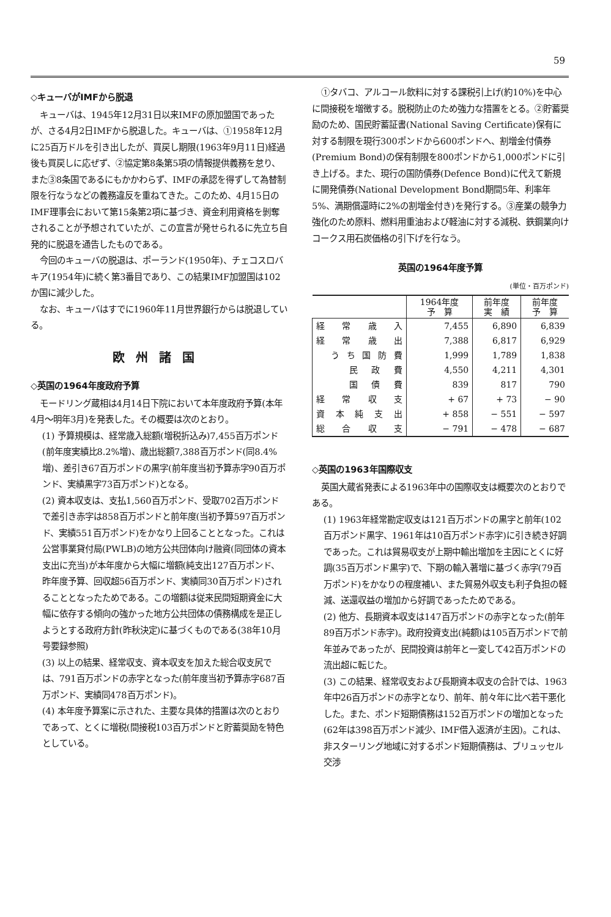59
◇キューバがIMFから脱退
キューバは、1945年12月31日以来IMFの原加盟国であったが、さる4月2日IMFから脱退した。キューバは、①1958年12月に25百万ドルを引き出したが、買戻し期限(1963年9月11日)経過後も買戻しに応ぜず、②協定第8条第5項の情報提供義務を怠り、また③8条国であるにもかかわらず、IMFの承認を得ずして為替制限を行なうなどの義務違反を重ねてきた。このため、4月15日のIMF理事会において第15条第2項に基づき、資金利用資格を剝奪されることが予想されていたが、この宣言が発せられるに先立ち自発的に脱退を通告したものである。
今回のキューバの脱退は、ポーランド(1950年)、チェコスロバキア(1954年)に続く第3番目であり、この結果IMF加盟国は102か国に減少した。
なお、キューバはすでに1960年11月世界銀行からは脱退している。
欧州諸国
◇英国の1964年度政府予算
モードリング蔵相は4月14日下院において本年度政府予算(本年4月～明年3月)を発表した。その概要は次のとおり。
(1) 予算規模は、経常歳入総額(増税折込み)7,455百万ポンド(前年度実績比8.2%増)、歳出総額7,388百万ポンド(同8.4%増)、差引き67百万ポンドの黒字(前年度当初予算赤字90百万ポンド、実績黒字73百万ポンド)となる。
(2) 資本収支は、支払1,560百万ポンド、受取702百万ポンドで差引き赤字は858百万ポンドと前年度(当初予算597百万ポンド、実績551百万ポンド)をかなり上回ることとなった。これは公営事業貸付局(PWLB)の地方公共団体向け融資(同団体の資本支出に充当)が本年度から大幅に増額(純支出127百万ポンド、昨年度予算、回収超56百万ポンド、実績同30百万ポンド)されることとなったためである。この増額は従来民間短期資金に大幅に依存する傾向の強かった地方公共団体の債務構成を是正しようとする政府方針(昨秋決定)に基づくものである(38年10月号要録参照)
(3) 以上の結果、経常収支、資本収支を加えた総合収支尻では、791百万ポンドの赤字となった(前年度当初予算赤字687百万ポンド、実績同478百万ポンド)。
(4) 本年度予算案に示された、主要な具体的措置は次のとおりであって、とくに増税(間接税103百万ポンドと貯蓄奨励を特色としている。
①タバコ、アルコール飲料に対する課税引上げ(約10%)を中心に間接税を増徴する。脱税防止のため強力な措置をとる。②貯蓄奨励のため、国民貯蓄証書(National Saving Certificate)保有に対する制限を現行300ポンドから600ポンドへ、割増金付債券(Premium Bond)の保有制限を800ポンドから1,000ポンドに引き上げる。また、現行の国防債券(Defence Bond)に代えて新規に開発債券(National Development Bond期間5年、利率年5%、満期償還時に2%の割増金付き)を発行する。③産業の競争力強化のため原料、燃料用重油および軽油に対する減税、鉄鋼業向けコークス用石炭価格の引下げを行なう。
英国の1964年度予算
(単位・百万ポンド)
| | 1964年度 予 算 | 前年度 実 績 | 前年度 予 算 |
| --- | --- | --- | --- |
| 経常歳入 | 7,455 | 6,890 | 6,839 |
| 経常歳出 | 7,388 | 6,817 | 6,929 |
| うち国防費 | 1,999 | 1,789 | 1,838 |
| 民政費 | 4,550 | 4,211 | 4,301 |
| 国債費 | 839 | 817 | 790 |
| 経常収支 | + 67 | + 73 | − 90 |
| 資本純支出 | + 858 | − 551 | − 597 |
| 総合収支 | − 791 | − 478 | − 687 |
◇英国の1963年国際収支
英国大蔵省発表による1963年中の国際収支は概要次のとおりである。
(1) 1963年経常勘定収支は121百万ポンドの黒字と前年(102百万ポンド黒字、1961年は10百万ポンド赤字)に引き続き好調であった。これは貿易収支が上期中輸出増加を主因にとくに好調(35百万ポンド黒字)で、下期の輸入著増に基づく赤字(79百万ポンド)をかなりの程度補い、また貿易外収支も利子負担の軽減、送還収益の増加から好調であったためである。
(2) 他方、長期資本収支は147百万ポンドの赤字となった(前年89百万ポンド赤字)。政府投資支出(純額)は105百万ポンドで前年並みであったが、民間投資は前年と一変して42百万ポンドの流出超に転じた。
(3) この結果、経常収支および長期資本収支の合計では、1963年中26百万ポンドの赤字となり、前年、前々年に比べ若干悪化した。また、ポンド短期債務は152百万ポンドの増加となった(62年は398百万ポンド減少、IMF借入返済が主因)。これは、非スターリング地域に対するポンド短期債務は、ブリュッセル交渉